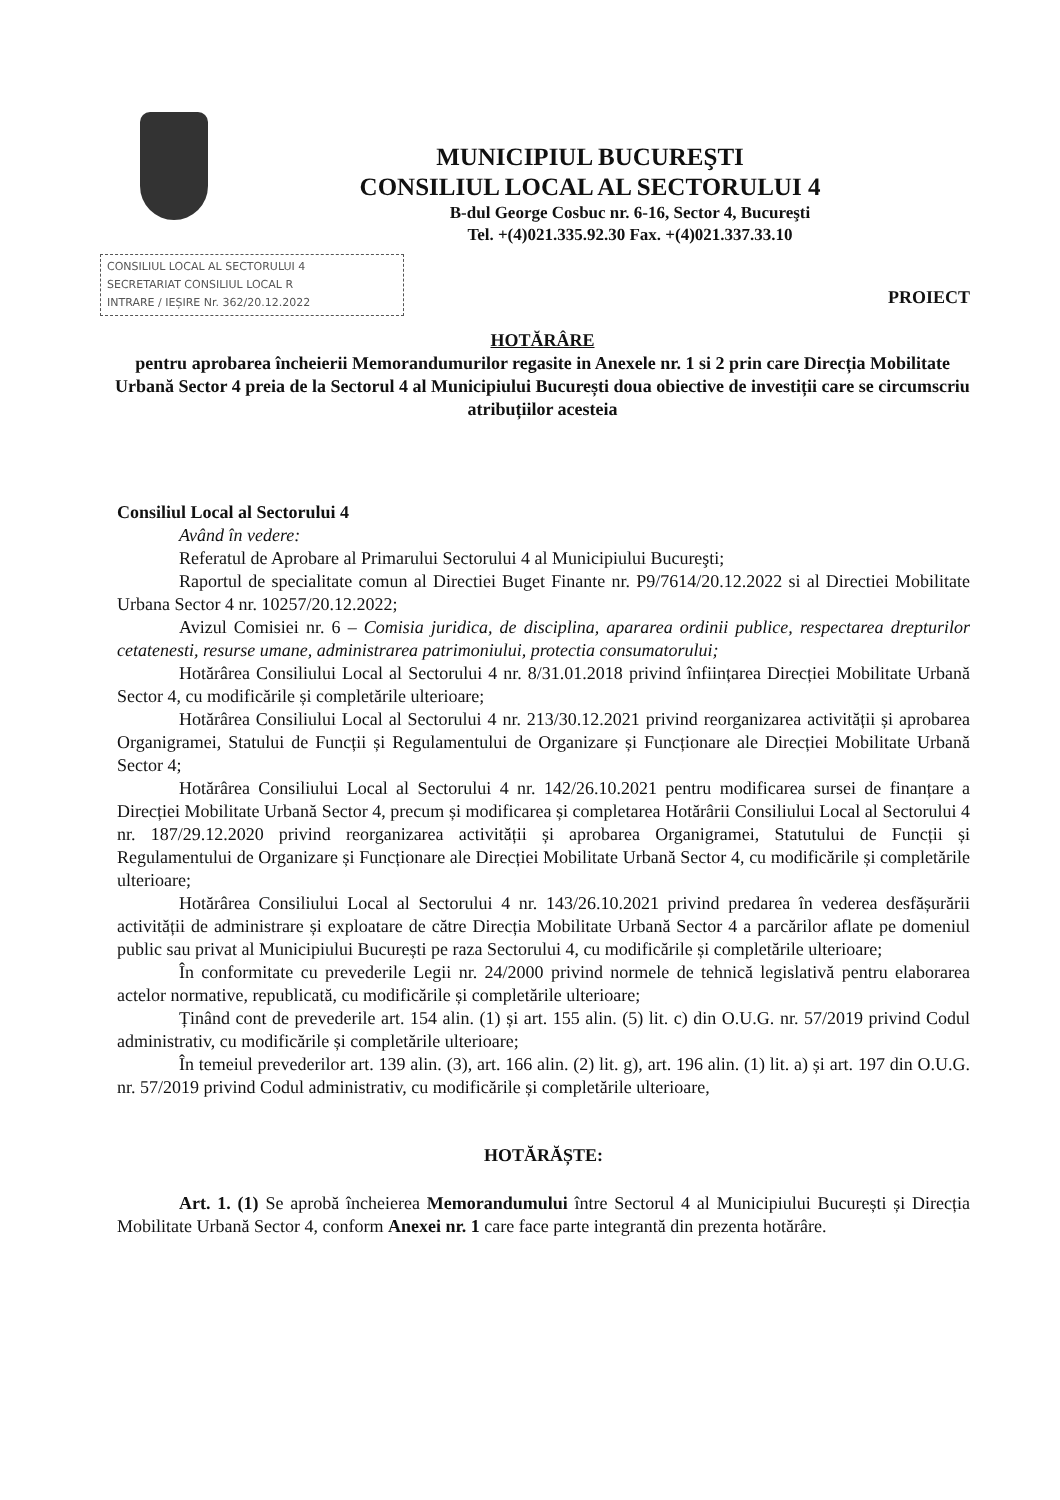MUNICIPIUL BUCUREŞTI
CONSILIUL LOCAL AL SECTORULUI 4
B-dul George Cosbuc nr. 6-16, Sector 4, Bucureşti
Tel. +(4)021.335.92.30 Fax. +(4)021.337.33.10
CONSILIUL LOCAL AL SECTORULUI 4
SECRETARIAT CONSILIUL LOCAL R
INTRARE / IEȘIRE Nr. 362/20.12.2022
PROIECT
HOTĂRÂRE
pentru aprobarea încheierii Memorandumurilor regasite in Anexele nr. 1 si 2 prin care Direcția Mobilitate Urbană Sector 4 preia de la Sectorul 4 al Municipiului București doua obiective de investiții care se circumscriu atribuțiilor acesteia
Consiliul Local al Sectorului 4
Având în vedere:
Referatul de Aprobare al Primarului Sectorului 4 al Municipiului Bucureşti;
Raportul de specialitate comun al Directiei Buget Finante nr. P9/7614/20.12.2022 si al Directiei Mobilitate Urbana Sector 4 nr. 10257/20.12.2022;
Avizul Comisiei nr. 6 – Comisia juridica, de disciplina, apararea ordinii publice, respectarea drepturilor cetatenesti, resurse umane, administrarea patrimoniului, protectia consumatorului;
Hotărârea Consiliului Local al Sectorului 4 nr. 8/31.01.2018 privind înființarea Direcției Mobilitate Urbană Sector 4, cu modificările și completările ulterioare;
Hotărârea Consiliului Local al Sectorului 4 nr. 213/30.12.2021 privind reorganizarea activității și aprobarea Organigramei, Statului de Funcții și Regulamentului de Organizare și Funcționare ale Direcției Mobilitate Urbană Sector 4;
Hotărârea Consiliului Local al Sectorului 4 nr. 142/26.10.2021 pentru modificarea sursei de finanțare a Direcției Mobilitate Urbană Sector 4, precum și modificarea și completarea Hotărârii Consiliului Local al Sectorului 4 nr. 187/29.12.2020 privind reorganizarea activității și aprobarea Organigramei, Statutului de Funcții și Regulamentului de Organizare și Funcționare ale Direcției Mobilitate Urbană Sector 4, cu modificările și completările ulterioare;
Hotărârea Consiliului Local al Sectorului 4 nr. 143/26.10.2021 privind predarea în vederea desfășurării activității de administrare și exploatare de către Direcția Mobilitate Urbană Sector 4 a parcărilor aflate pe domeniul public sau privat al Municipiului București pe raza Sectorului 4, cu modificările și completările ulterioare;
În conformitate cu prevederile Legii nr. 24/2000 privind normele de tehnică legislativă pentru elaborarea actelor normative, republicată, cu modificările și completările ulterioare;
Ținând cont de prevederile art. 154 alin. (1) și art. 155 alin. (5) lit. c) din O.U.G. nr. 57/2019 privind Codul administrativ, cu modificările și completările ulterioare;
În temeiul prevederilor art. 139 alin. (3), art. 166 alin. (2) lit. g), art. 196 alin. (1) lit. a) și art. 197 din O.U.G. nr. 57/2019 privind Codul administrativ, cu modificările și completările ulterioare,
HOTĂRĂȘTE:
Art. 1. (1) Se aprobă încheierea Memorandumului între Sectorul 4 al Municipiului București și Direcția Mobilitate Urbană Sector 4, conform Anexei nr. 1 care face parte integrantă din prezenta hotărâre.